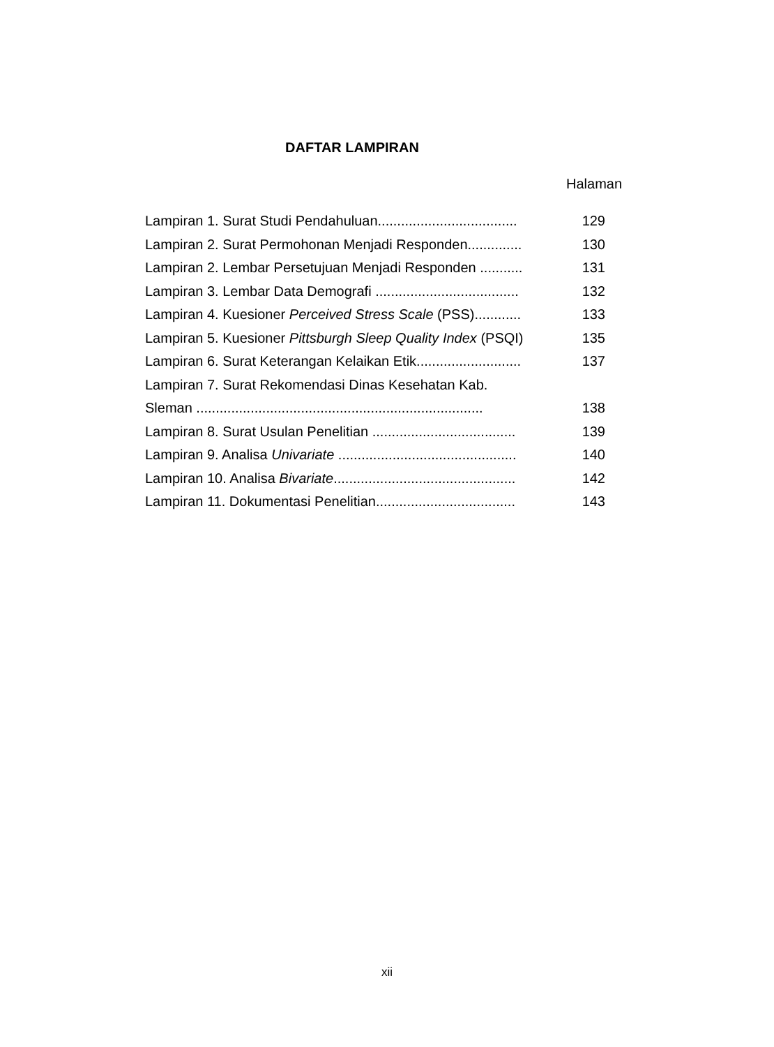DAFTAR LAMPIRAN
Halaman
| Lampiran 1. Surat Studi Pendahuluan.................................... | 129 |
| Lampiran 2. Surat Permohonan Menjadi Responden.............. | 130 |
| Lampiran 2. Lembar Persetujuan Menjadi Responden ........... | 131 |
| Lampiran 3. Lembar Data Demografi ..................................... | 132 |
| Lampiran 4. Kuesioner Perceived Stress Scale (PSS)............ | 133 |
| Lampiran 5. Kuesioner Pittsburgh Sleep Quality Index (PSQI) | 135 |
| Lampiran 6. Surat Keterangan Kelaikan Etik........................... | 137 |
| Lampiran 7. Surat Rekomendasi Dinas Kesehatan Kab. | |
| Sleman .......................................................................... | 138 |
| Lampiran 8. Surat Usulan Penelitian ..................................... | 139 |
| Lampiran 9. Analisa Univariate .............................................. | 140 |
| Lampiran 10. Analisa Bivariate ............................................... | 142 |
| Lampiran 11. Dokumentasi Penelitian.................................... | 143 |
xii